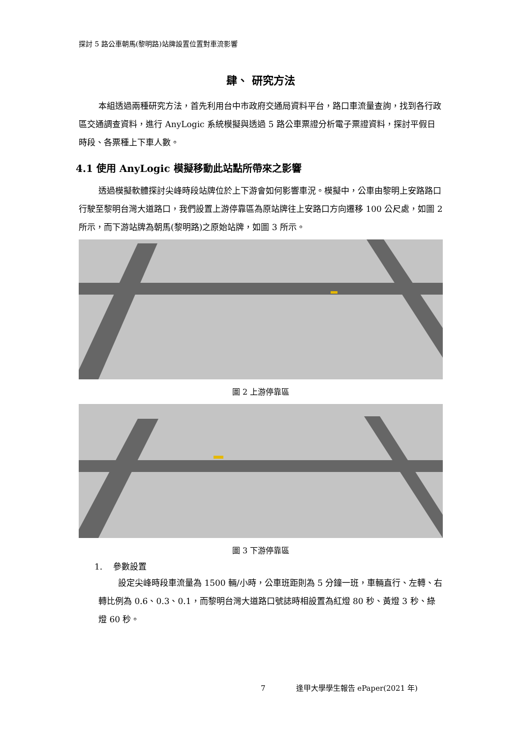探討 5 路公車朝馬(黎明路)站牌設置位置對車流影響
肆、 研究方法
本組透過兩種研究方法，首先利用台中市政府交通局資料平台，路口車流量查詢，找到各行政區交通調查資料，進行 AnyLogic 系統模擬與透過 5 路公車票證分析電子票證資料，探討平假日時段、各票種上下車人數。
4.1 使用 AnyLogic 模擬移動此站點所帶來之影響
透過模擬軟體探討尖峰時段站牌位於上下游會如何影響車況。模擬中，公車由黎明上安路路口行駛至黎明台灣大道路口，我們設置上游停靠區為原站牌往上安路口方向遷移 100 公尺處，如圖 2 所示，而下游站牌為朝馬(黎明路)之原始站牌，如圖 3 所示。
圖 2 上游停靠區
圖 3 下游停靠區
1. 參數設置
設定尖峰時段車流量為 1500 輛/小時，公車班距則為 5 分鐘一班，車輛直行、左轉、右轉比例為 0.6、0.3、0.1，而黎明台灣大道路口號誌時相設置為紅燈 80 秒、黃燈 3 秒、綠燈 60 秒。
7 逢甲大學學生報告 ePaper(2021 年)